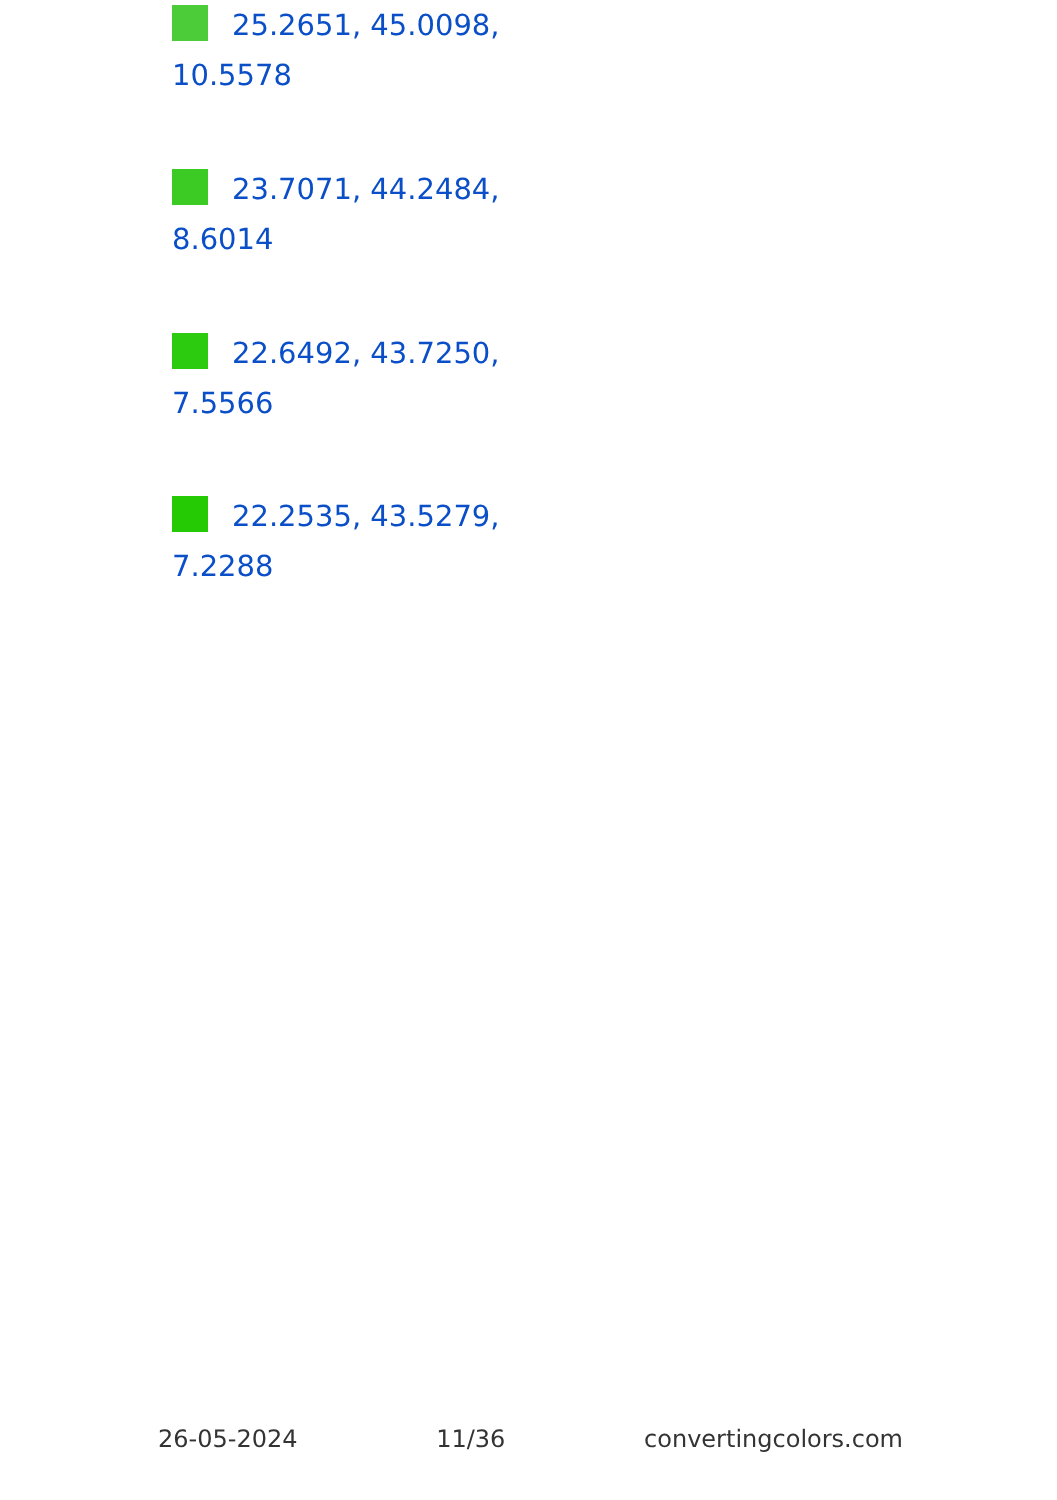25.2651, 45.0098, 10.5578
23.7071, 44.2484, 8.6014
22.6492, 43.7250, 7.5566
22.2535, 43.5279, 7.2288
26-05-2024 11/36 convertingcolors.com